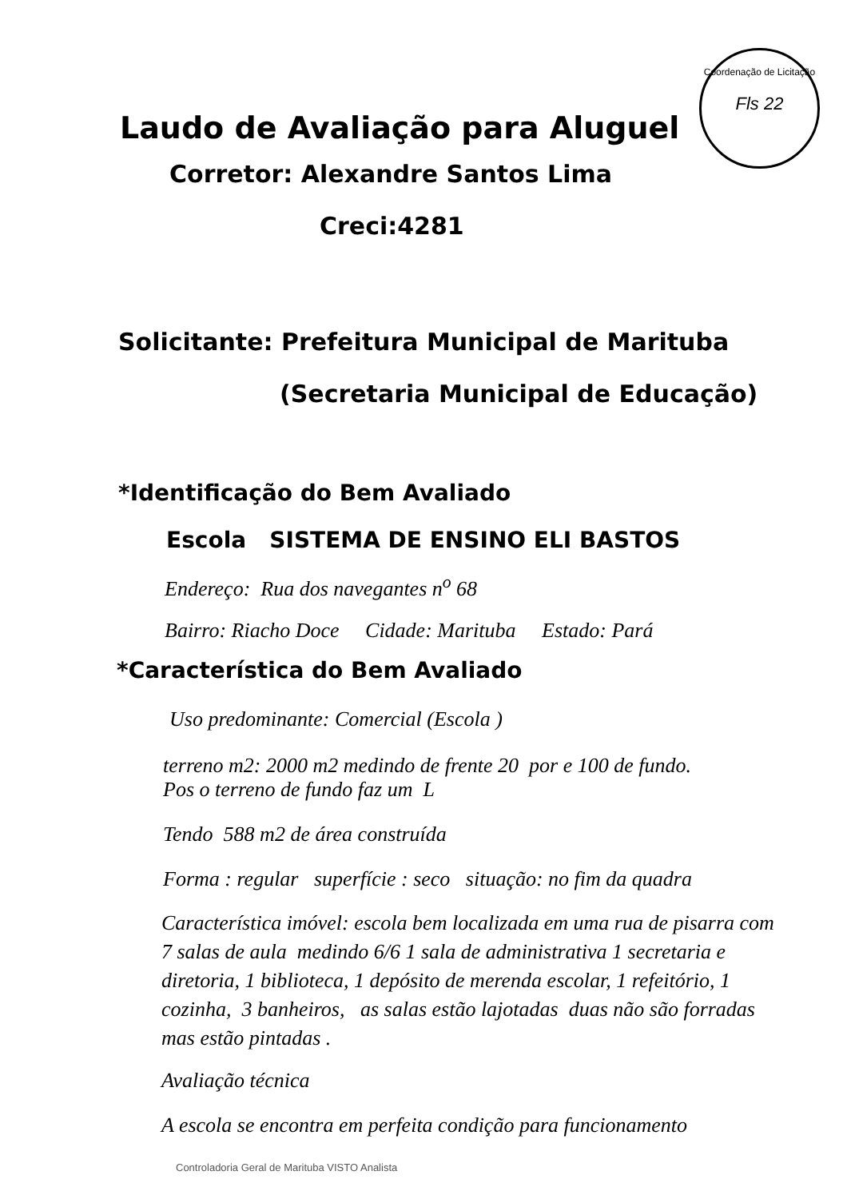Coordenação de Licitação
Fls 22
Laudo de Avaliação para Aluguel
Corretor: Alexandre Santos Lima
Creci:4281
Solicitante: Prefeitura Municipal de Marituba
(Secretaria Municipal de Educação)
*Identificação do Bem Avaliado
Escola SISTEMA DE ENSINO ELI BASTOS
Endereço: Rua dos navegantes n<sup>o</sup> 68
Bairro: Riacho Doce Cidade: Marituba Estado: Pará
*Característica do Bem Avaliado
Uso predominante: Comercial (Escola )
terreno m2: 2000 m2 medindo de frente 20 por e 100 de fundo.
Pos o terreno de fundo faz um L
Tendo 588 m2 de área construída
Forma : regular superfície : seco situação: no fim da quadra
Característica imóvel: escola bem localizada em uma rua de pisarra com 7 salas de aula medindo 6/6 1 sala de administrativa 1 secretaria e diretoria, 1 biblioteca, 1 depósito de merenda escolar, 1 refeitório, 1 cozinha, 3 banheiros, as salas estão lajotadas duas não são forradas mas estão pintadas .
Avaliação técnica
A escola se encontra em perfeita condição para funcionamento
Controladoria Geral de Marituba VISTO Analista